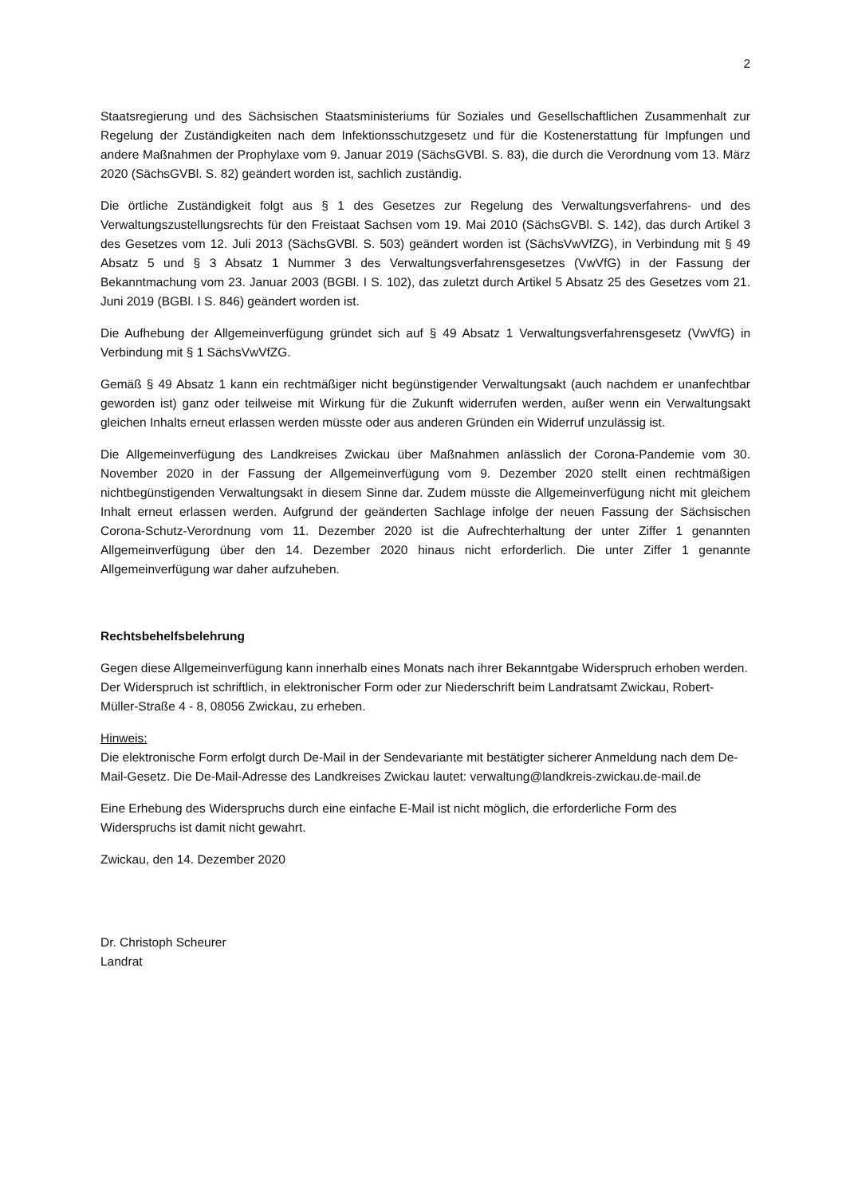2
Staatsregierung und des Sächsischen Staatsministeriums für Soziales und Gesellschaftlichen Zusammenhalt zur Regelung der Zuständigkeiten nach dem Infektionsschutzgesetz und für die Kostenerstattung für Impfungen und andere Maßnahmen der Prophylaxe vom 9. Januar 2019 (SächsGVBl. S. 83), die durch die Verordnung vom 13. März 2020 (SächsGVBl. S. 82) geändert worden ist, sachlich zuständig.
Die örtliche Zuständigkeit folgt aus § 1 des Gesetzes zur Regelung des Verwaltungsverfahrens- und des Verwaltungszustellungsrechts für den Freistaat Sachsen vom 19. Mai 2010 (SächsGVBl. S. 142), das durch Artikel 3 des Gesetzes vom 12. Juli 2013 (SächsGVBl. S. 503) geändert worden ist (SächsVwVfZG), in Verbindung mit § 49 Absatz 5 und § 3 Absatz 1 Nummer 3 des Verwaltungsverfahrensgesetzes (VwVfG) in der Fassung der Bekanntmachung vom 23. Januar 2003 (BGBl. I S. 102), das zuletzt durch Artikel 5 Absatz 25 des Gesetzes vom 21. Juni 2019 (BGBl. I S. 846) geändert worden ist.
Die Aufhebung der Allgemeinverfügung gründet sich auf § 49 Absatz 1 Verwaltungsverfahrensgesetz (VwVfG) in Verbindung mit § 1 SächsVwVfZG.
Gemäß § 49 Absatz 1 kann ein rechtmäßiger nicht begünstigender Verwaltungsakt (auch nachdem er unanfechtbar geworden ist) ganz oder teilweise mit Wirkung für die Zukunft widerrufen werden, außer wenn ein Verwaltungsakt gleichen Inhalts erneut erlassen werden müsste oder aus anderen Gründen ein Widerruf unzulässig ist.
Die Allgemeinverfügung des Landkreises Zwickau über Maßnahmen anlässlich der Corona-Pandemie vom 30. November 2020 in der Fassung der Allgemeinverfügung vom 9. Dezember 2020 stellt einen rechtmäßigen nichtbegünstigenden Verwaltungsakt in diesem Sinne dar. Zudem müsste die Allgemeinverfügung nicht mit gleichem Inhalt erneut erlassen werden. Aufgrund der geänderten Sachlage infolge der neuen Fassung der Sächsischen Corona-Schutz-Verordnung vom 11. Dezember 2020 ist die Aufrechterhaltung der unter Ziffer 1 genannten Allgemeinverfügung über den 14. Dezember 2020 hinaus nicht erforderlich. Die unter Ziffer 1 genannte Allgemeinverfügung war daher aufzuheben.
Rechtsbehelfsbelehrung
Gegen diese Allgemeinverfügung kann innerhalb eines Monats nach ihrer Bekanntgabe Widerspruch erhoben werden. Der Widerspruch ist schriftlich, in elektronischer Form oder zur Niederschrift beim Landratsamt Zwickau, Robert-Müller-Straße 4 - 8, 08056 Zwickau, zu erheben.
Hinweis:
Die elektronische Form erfolgt durch De-Mail in der Sendevariante mit bestätigter sicherer Anmeldung nach dem De-Mail-Gesetz. Die De-Mail-Adresse des Landkreises Zwickau lautet: verwaltung@landkreis-zwickau.de-mail.de
Eine Erhebung des Widerspruchs durch eine einfache E-Mail ist nicht möglich, die erforderliche Form des Widerspruchs ist damit nicht gewahrt.
Zwickau, den 14. Dezember 2020
Dr. Christoph Scheurer
Landrat